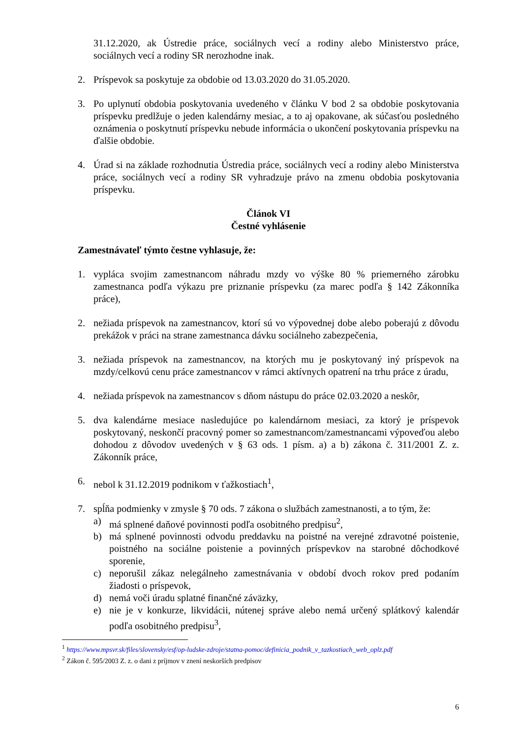31.12.2020, ak Ústredie práce, sociálnych vecí a rodiny alebo Ministerstvo práce, sociálnych vecí a rodiny SR nerozhodne inak.
2. Príspevok sa poskytuje za obdobie od 13.03.2020 do 31.05.2020.
3. Po uplynutí obdobia poskytovania uvedeného v článku V bod 2 sa obdobie poskytovania príspevku predlžuje o jeden kalendárny mesiac, a to aj opakovane, ak súčasťou posledného oznámenia o poskytnutí príspevku nebude informácia o ukončení poskytovania príspevku na ďalšie obdobie.
4. Úrad si na základe rozhodnutia Ústredia práce, sociálnych vecí a rodiny alebo Ministerstva práce, sociálnych vecí a rodiny SR vyhradzuje právo na zmenu obdobia poskytovania príspevku.
Článok VI
Čestné vyhlásenie
Zamestnávateľ týmto čestne vyhlasuje, že:
1. vypláca svojim zamestnancom náhradu mzdy vo výške 80 % priemerného zárobku zamestnanca podľa výkazu pre priznanie príspevku (za marec podľa § 142 Zákonníka práce),
2. nežiada príspevok na zamestnancov, ktorí sú vo výpovednej dobe alebo poberajú z dôvodu prekážok v práci na strane zamestnanca dávku sociálneho zabezpečenia,
3. nežiada príspevok na zamestnancov, na ktorých mu je poskytovaný iný príspevok na mzdy/celkovú cenu práce zamestnancov v rámci aktívnych opatrení na trhu práce z úradu,
4. nežiada príspevok na zamestnancov s dňom nástupu do práce 02.03.2020 a neskôr,
5. dva kalendárne mesiace nasledujúce po kalendárnom mesiaci, za ktorý je príspevok poskytovaný, neskončí pracovný pomer so zamestnancom/zamestnancami výpoveďou alebo dohodou z dôvodov uvedených v § 63 ods. 1 písm. a) a b) zákona č. 311/2001 Z. z. Zákonník práce,
6. nebol k 31.12.2019 podnikom v ťažkostiach<sup>1</sup>,
7. spĺňa podmienky v zmysle § 70 ods. 7 zákona o službách zamestnanosti, a to tým, že:
a) má splnené daňové povinnosti podľa osobitného predpisu<sup>2</sup>,
b) má splnené povinnosti odvodu preddavku na poistné na verejné zdravotné poistenie, poistného na sociálne poistenie a povinných príspevkov na starobné dôchodkové sporenie,
c) neporušil zákaz nelegálneho zamestnávania v období dvoch rokov pred podaním žiadosti o príspevok,
d) nemá voči úradu splatné finančné záväzky,
e) nie je v konkurze, likvidácii, nútenej správe alebo nemá určený splátkový kalendár podľa osobitného predpisu<sup>3</sup>,
<sup>1</sup> https://www.mpsvr.sk/files/slovensky/esf/op-ludske-zdroje/statna-pomoc/definicia_podnik_v_tazkostiach_web_oplz.pdf
<sup>2</sup> Zákon č. 595/2003 Z. z. o dani z príjmov v znení neskorších predpisov
6